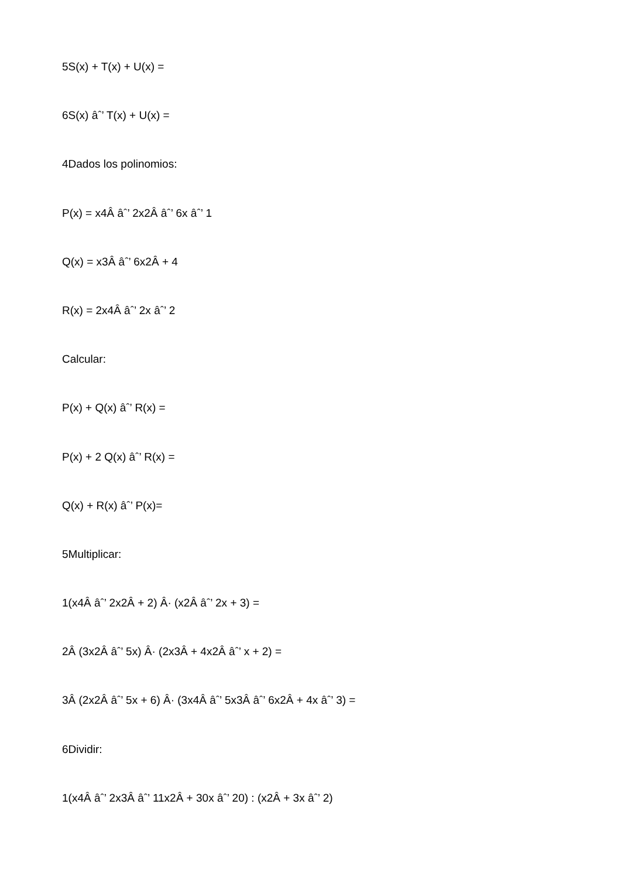5S(x) + T(x) + U(x) =
6S(x) âˆ’ T(x) + U(x) =
4Dados los polinomios:
P(x) = x4Â âˆ’ 2x2Â âˆ’ 6x âˆ’ 1
Q(x) = x3Â âˆ’ 6x2Â + 4
R(x) = 2x4Â âˆ’ 2x âˆ’ 2
Calcular:
P(x) + Q(x) âˆ’ R(x) =
P(x) + 2 Q(x) âˆ’ R(x) =
Q(x) + R(x) âˆ’ P(x)=
5Multiplicar:
1(x4Â âˆ’ 2x2Â + 2) Â· (x2Â âˆ’ 2x + 3) =
2Â (3x2Â âˆ’ 5x) Â· (2x3Â + 4x2Â âˆ’ x + 2) =
3Â (2x2Â âˆ’ 5x + 6) Â· (3x4Â âˆ’ 5x3Â âˆ’ 6x2Â + 4x âˆ’ 3) =
6Dividir:
1(x4Â âˆ’ 2x3Â âˆ’ 11x2Â + 30x âˆ’ 20) : (x2Â + 3x âˆ’ 2)